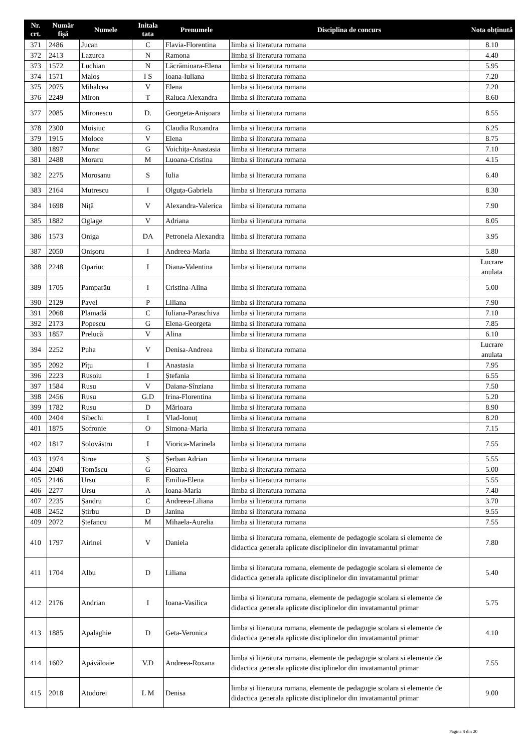| Nr. crt. | Număr fișă | Numele | Initala tata | Prenumele | Disciplina de concurs | Nota obținută |
| --- | --- | --- | --- | --- | --- | --- |
| 371 | 2486 | Jucan | C | Flavia-Florentina | limba si literatura romana | 8.10 |
| 372 | 2413 | Lazurca | N | Ramona | limba si literatura romana | 4.40 |
| 373 | 1572 | Luchian | N | Lăcrămioara-Elena | limba si literatura romana | 5.95 |
| 374 | 1571 | Maloș | I S | Ioana-Iuliana | limba si literatura romana | 7.20 |
| 375 | 2075 | Mihalcea | V | Elena | limba si literatura romana | 7.20 |
| 376 | 2249 | Miron | T | Raluca Alexandra | limba si literatura romana | 8.60 |
| 377 | 2085 | Mironescu | D. | Georgeta-Anișoara | limba si literatura romana | 8.55 |
| 378 | 2300 | Moisiuc | G | Claudia Ruxandra | limba si literatura romana | 6.25 |
| 379 | 1915 | Moloce | V | Elena | limba si literatura romana | 8.75 |
| 380 | 1897 | Morar | G | Voichița-Anastasia | limba si literatura romana | 7.10 |
| 381 | 2488 | Moraru | M | Luoana-Cristina | limba si literatura romana | 4.15 |
| 382 | 2275 | Morosanu | S | Iulia | limba si literatura romana | 6.40 |
| 383 | 2164 | Mutrescu | I | Olguța-Gabriela | limba si literatura romana | 8.30 |
| 384 | 1698 | Niţă | V | Alexandra-Valerica | limba si literatura romana | 7.90 |
| 385 | 1882 | Oglage | V | Adriana | limba si literatura romana | 8.05 |
| 386 | 1573 | Oniga | DA | Petronela Alexandra | limba si literatura romana | 3.95 |
| 387 | 2050 | Onișoru | I | Andreea-Maria | limba si literatura romana | 5.80 |
| 388 | 2248 | Opariuc | I | Diana-Valentina | limba si literatura romana | Lucrare anulata |
| 389 | 1705 | Pamparău | I | Cristina-Alina | limba si literatura romana | 5.00 |
| 390 | 2129 | Pavel | P | Liliana | limba si literatura romana | 7.90 |
| 391 | 2068 | Plamadă | C | Iuliana-Paraschiva | limba si literatura romana | 7.10 |
| 392 | 2173 | Popescu | G | Elena-Georgeta | limba si literatura romana | 7.85 |
| 393 | 1857 | Prelucă | V | Alina | limba si literatura romana | 6.10 |
| 394 | 2252 | Puha | V | Denisa-Andreea | limba si literatura romana | Lucrare anulata |
| 395 | 2092 | Pîțu | I | Anastasia | limba si literatura romana | 7.95 |
| 396 | 2223 | Rusoiu | I | Ștefania | limba si literatura romana | 6.55 |
| 397 | 1584 | Rusu | V | Daiana-Sînziana | limba si literatura romana | 7.50 |
| 398 | 2456 | Rusu | G.D | Irina-Florentina | limba si literatura romana | 5.20 |
| 399 | 1782 | Rusu | D | Mărioara | limba si literatura romana | 8.90 |
| 400 | 2404 | Sibechi | I | Vlad-Ionuț | limba si literatura romana | 8.20 |
| 401 | 1875 | Sofronie | O | Simona-Maria | limba si literatura romana | 7.15 |
| 402 | 1817 | Solovăstru | I | Viorica-Marinela | limba si literatura romana | 7.55 |
| 403 | 1974 | Stroe | Ș | Șerban Adrian | limba si literatura romana | 5.55 |
| 404 | 2040 | Tomăscu | G | Floarea | limba si literatura romana | 5.00 |
| 405 | 2146 | Ursu | E | Emilia-Elena | limba si literatura romana | 5.55 |
| 406 | 2277 | Ursu | A | Ioana-Maria | limba si literatura romana | 7.40 |
| 407 | 2235 | Șandru | C | Andreea-Liliana | limba si literatura romana | 3.70 |
| 408 | 2452 | Știrbu | D | Janina | limba si literatura romana | 9.55 |
| 409 | 2072 | Ștefancu | M | Mihaela-Aurelia | limba si literatura romana | 7.55 |
| 410 | 1797 | Airinei | V | Daniela | limba si literatura romana, elemente de pedagogie scolara si elemente de didactica generala aplicate disciplinelor din invatamantul primar | 7.80 |
| 411 | 1704 | Albu | D | Liliana | limba si literatura romana, elemente de pedagogie scolara si elemente de didactica generala aplicate disciplinelor din invatamantul primar | 5.40 |
| 412 | 2176 | Andrian | I | Ioana-Vasilica | limba si literatura romana, elemente de pedagogie scolara si elemente de didactica generala aplicate disciplinelor din invatamantul primar | 5.75 |
| 413 | 1885 | Apalaghie | D | Geta-Veronica | limba si literatura romana, elemente de pedagogie scolara si elemente de didactica generala aplicate disciplinelor din invatamantul primar | 4.10 |
| 414 | 1602 | Apăvăloaie | V.D | Andreea-Roxana | limba si literatura romana, elemente de pedagogie scolara si elemente de didactica generala aplicate disciplinelor din invatamantul primar | 7.55 |
| 415 | 2018 | Atudorei | L M | Denisa | limba si literatura romana, elemente de pedagogie scolara si elemente de didactica generala aplicate disciplinelor din invatamantul primar | 9.00 |
Pagina 8 din 20